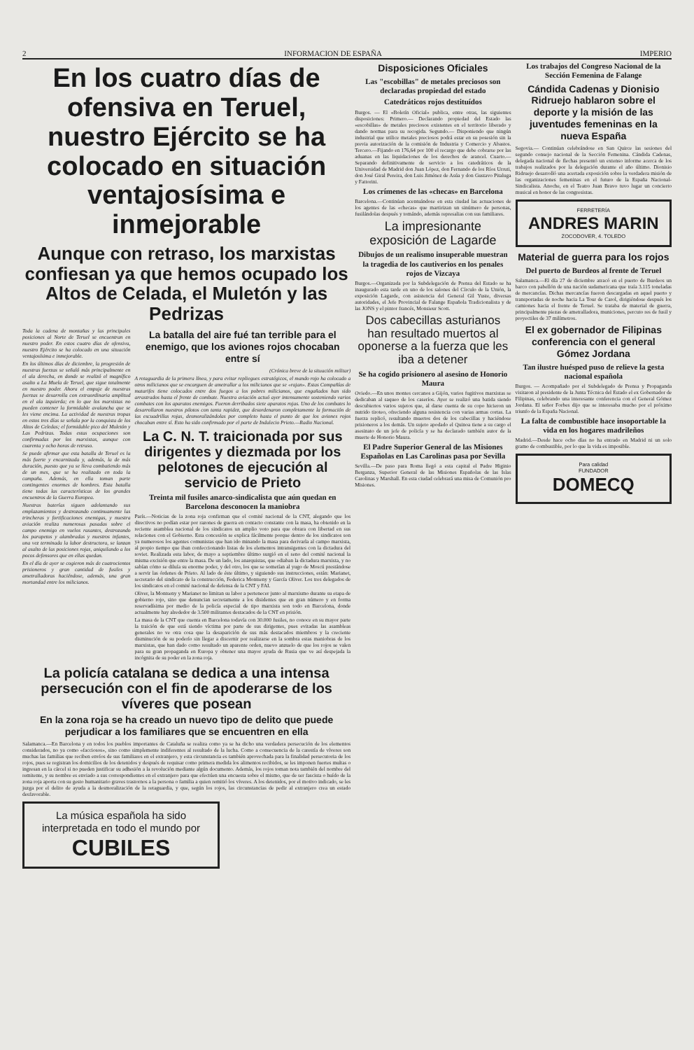2 INFORMACION DE ESPAÑA IMPERIO
En los cuatro días de ofensiva en Teruel, nuestro Ejército se ha colocado en situación ventajosísima e inmejorable
Aunque con retraso, los marxistas confiesan ya que hemos ocupado los Altos de Celada, el Muletón y las Pedrizas
Toda la cadena de montañas y las principales posiciones al Norte de Teruel se encuentran en nuestro poder. En estos cuatro días de ofensiva, nuestro Ejército se ha colocado en una situación ventajosísima e inmejorable.
En los últimos días de diciembre, la progresión de nuestras fuerzas se señaló más principalmente en el ala derecha, en donde se realizó el magnífico asalto a La Muela de Teruel, que sigue totalmente en nuestro poder. Ahora el empuje de nuestras fuerzas se desarrolla con extraordinaria amplitud en el ala izquierda; en lo que los marxistas no pueden contener la formidable avalancha que se les viene encima. La actividad de nuestras tropas en estos tres días se señala por la conquista de los Altos de Celedas; el formidable pico del Muletón y Las Pedrizas. Todas estas ocupaciones son confirmadas por los marxistas, aunque con cuarenta y ocho horas de retraso.
Se puede afirmar que esta batalla de Teruel es la más fuerte y encarnizada y, además, la de más duración, puesto que ya se lleva combatiendo más de un mes, que se ha realizado en toda la campaña. Además, en ella toman parte contingentes enormes de hombres. Esta batalla tiene todas las características de los grandes encuentros de la Guerra Europea.
Nuestras baterías siguen adelantando sus emplazamientos y destrozando continuamente las trincheras y fortificaciones enemigas, y nuestra aviación realiza numerosas pasadas sobre el campo enemigo en vuelos rasantes, destrozando los parapetos y alambradas y nuestros infantes, una vez terminada la labor destructora, se lanzan al asalto de las posiciones rojas, aniquilando a los pocos defensores que en ellas quedan.
En el día de ayer se cogieron más de cuatrocientos prisioneros y gran cantidad de fusiles y ametralladoras haciéndose, además, una gran mortandad entre los milicianos.
La batalla del aire fué tan terrible para el enemigo, que los aviones rojos chocaban entre sí
(Crónica breve de la situación militar)
A retaguardia de la primera línea, y para evitar repliegues estratégicos, el mando rojo ha colocado a otros milicianos que se encarguen de ametrallar a los milicianos que se «rajan». Estas Compañías de matarifes tiene colocados entre dos fuegos a los pobres milicianos, que engañados han sido arrastrados hasta el frente de combate. Nuestra aviación actuó ayer intensamente sosteniendo varios combates con los aparatos enemigos. Fueron derribados siete aparatos rojas. Uno de los combates lo desarrollaron nuestros pilotos con tanta rapidez, que desordenaron completamente la formación de las escuadrillas rojas, desmoralizándolas por completo hasta el punto de que los aviones rojos chocaban entre sí. Esto ha sido confirmado por el parte de Indalecio Prieto.—Radio Nacional.
La C. N. T. traicionada por sus dirigentes y diezmada por los pelotones de ejecución al servicio de Prieto
Treinta mil fusiles anarco-sindicalista que aún quedan en Barcelona desconocen la maniobra
París.—Noticias de la zona roja confirman que el comité nacional de la CNT, alegando que los directivos no podían estar por razones de guerra en contacto constante con la masa, ha obtenido en la reciente asamblea nacional de los sindicatos un amplio voto para que obrara con libertad en sus relaciones con el Gobierno. Esta concesión se explica fácilmente porque dentro de los sindicatos son ya numerosos los agentes comunistas que han ido minando la masa para derivarla al campo marxista, al propio tiempo que iban confeccionando listas de los elementos intransigentes con la dictadura del soviet. Realizada esta labor, de mayo a septiembre último surgió en el seno del comité nacional la misma excisión que entre la masa. De un lado, los anarquistas, que odiaban la dictadura marxista, y no sabían cómo se diluía su enorme poder, y del otro, los que se sometían al yugo de Moscú prestándose a servir las órdenes de Prieto. Al lado de éste último, y siguiendo sus instrucciones, están: Marianet, secretario del sindicato de la construcción, Federica Montseny y García Oliver. Los tres delegados de los sindicatos en el comité nacional de defensa de la CNT y FAI.
Oliver, la Montseny y Marianet no limitan su labor a pertenecer junto al marxismo durante su etapa de gobierno rojo, sino que denuncian secretamente a los disidentes que en gran número y en forma reservadísima por medio de la policía especial de tipo marxista son todo en Barcelona, donde actualmente hay alrededor de 3.500 militantes destacados de la CNT en prisión.
La masa de la CNT que cuenta en Barcelona todavía con 30.000 fusiles, no conoce en su mayor parte la traición de que está siendo víctima por parte de sus dirigentes, pues evitadas las asambleas generales no ve otra cosa que la desaparición de sus más destacados miembros y la creciente disminución de su poderío sin llegar a discernir por realizarse en la sombra estas maniobras de los marxistas, que han dado como resultado un aparente orden, nuevo anzuelo de que los rojos se valen para su gran propaganda en Europa y obtener una mayor ayuda de Rusia que ve así despejada la incógnita de su poder en la zona roja.
La policía catalana se dedica a una intensa persecución con el fin de apoderarse de los víveres que posean
En la zona roja se ha creado un nuevo tipo de delito que puede perjudicar a los familiares que se encuentren en ella
Salamanca.—En Barcelona y en todos los pueblos importantes de Cataluña se realiza como ya se ha dicho una verdadera persecución de los elementos considerados, no ya como «facciosos», sino como simplemente indiferentes al resultado de la lucha. Como a consecuencia de la carestía de víveres son muchas las familias que reciben envíos de sus familiares en el extranjero, y esta circunstancia es también aprovechada para la finalidad persecutoria de los rojos, pues se registran los domicilios de los detenidos y después de requisar como primera medida los alimentos recibidos, se les imponen fuertes multas o ingresan en la cárcel si no pueden justificar su adhesión a la revolución mediante algún documento. Además, los rojos toman nota también del nombre del remitente, y su nombre es enviado a sus correspondientes en el extranjero para que efectúen una encuesta sobre el mismo, que de ser fascista o huído de la zona roja aporta con su gesto humanitario graves trastornos a la persona o familia a quien remitió los víveres. A los detenidos, por el motivo indicado, se les juzga por el delito de ayuda a la desmoralización de la retaguardia, y que, según los rojos, las circunstancias de pedir al extranjero crea un estado desfavorable.
La música española ha sido interpretada en todo el mundo por
CUBILES
Disposiciones Oficiales
Las "escobillas" de metales preciosos son declaradas propiedad del estado
Catedráticos rojos destituídos
Burgos. — El «Boletín Oficial» publica, entre otras, las siguientes disposiciones: Primero.— Declarando propiedad del Estado las «escobillas» de metales preciosos existentes en el territorio liberado y dando normas para su recogida. Segundo.— Disponiendo que ningún industrial que utilice metales preciosos podrá estar en su posesión sin la previa autorización de la comisión de Industria y Comercio y Abastos. Tercero.—Fijando en 176,64 por 100 el recargo que debe cobrarse por las aduanas en las liquidaciones de los derechos de arancel. Cuarto.—Separando definitivamente de servicio a los catedráticos de la Universidad de Madrid don Juan López, don Fernando de los Ríos Urruti, don José Giral Pereira, don Luis Jiménez de Asúa y don Gustavo Pitaluga y Fattorini.
Los crímenes de las «checas» en Barcelona
Barcelona.—Continúan acentuándose en esta ciudad las actuaciones de los agentes de las «checas» que martirizan un sinúmero de personas, fusilándolas después y tomándo, además represalias con sus familiares.
La impresionante exposición de Lagarde
Dibujos de un realismo insuperable muestran la tragedia de los cautiverios en los penales rojos de Vizcaya
Burgos.—Organizada por la Subdelegación de Prensa del Estado se ha inaugurado esta tarde en uno de los salones del Círculo de la Unión, la exposición Lagarde, con asistencia del General Gil Yuste, diversas autoridades, el Jefe Provincial de Falange Española Tradicionalista y de las JONS y el pintor francés, Monsieur Scott.
Dos cabecillas asturianos han resultado muertos al oponerse a la fuerza que les iba a detener
Se ha cogido prisionero al asesino de Honorio Maura
Oviedo.—En unos montes cercanos a Gijón, varios fugitivos marxistas se dedicaban al saqueo de los caseríos. Ayer se realizó una batida siendo descubiertos varios sujetos que, al darse cuenta de su copo hicieron un nutrido tiroteo, ofreciendo alguna resistencia con varias armas cortas. La fuerza replicó, resultando muertos dos de los cabecillas y haciéndose prisioneros a los demás. Un sujeto apodado el Quinoa tiene a su cargo el asesinato de un jefe de policía y se ha declarado también autor de la muerte de Honorio Maura.
El Padre Superior General de las Misiones Españolas en Las Carolinas pasa por Sevilla
Sevilla.—De paso para Roma llegó a esta capital el Padre Higinio Berganza, Superior General de las Misiones Españolas de las Islas Carolinas y Marshall. En esta ciudad celebrará una misa de Comunión pro Misiones.
Los trabajos del Congreso Nacional de la Sección Femenina de Falange
Cándida Cadenas y Dionisio Ridruejo hablaron sobre el deporte y la misión de las juventudes femeninas en la nueva España
Segovia.— Continúan celebrándose en San Quirce las sesiones del segundo consejo nacional de la Sección Femenina. Cándida Cadenas, delegada nacional de flechas presentó un extenso informe acerca de los trabajos realizados por la delegación durante el año último. Dionisio Ridruejo desarrolló una acertada exposición sobre la verdadera misión de las organizaciones femeninas en el futuro de la España Nacional-Sindicalista. Anoche, en el Teatro Juan Bravo tuvo lugar un concierto musical en honor de las congresistas.
FERRETERÍA
ANDRES MARIN
ZOCODOVER, 4. TOLEDO
Material de guerra para los rojos
Del puerto de Burdeos al frente de Teruel
Salamanca.—El día 27 de diciembre atracó en el puerto de Burdeos un barco con pabellón de una nación sudamericana que traía 3.115 toneladas de mercancías. Dichas mercancías fueron descargadas en aquel puerto y transportadas de noche hacia La Tour de Carol, dirigiéndose después los camiones hacia el frente de Teruel. Se trataba de material de guerra, principalmente piezas de ametralladora, municiones, percuto res de fusil y proyectiles de 37 milímetros.
El ex gobernador de Filipinas conferencia con el general Gómez Jordana
Tan ilustre huésped puso de relieve la gesta nacional española
Burgos. — Acompañado por el Subdelegado de Prensa y Propaganda visitaron al presidente de la Junta Técnica del Estado el ex Gobernador de Filipinas, celebrando una interesante conferencia con el General Gómez Jordana. El señor Forbes dijo que se interesaba mucho por el próximo triunfo de la España Nacional.
La falta de combustible hace insoportable la vida en los hogares madrileños
Madrid.—Desde hace ocho días no ha entrado en Madrid ni un solo gramo de combustible, por lo que la vida es imposible.
Para calidad
FUNDADOR
DOMECQ